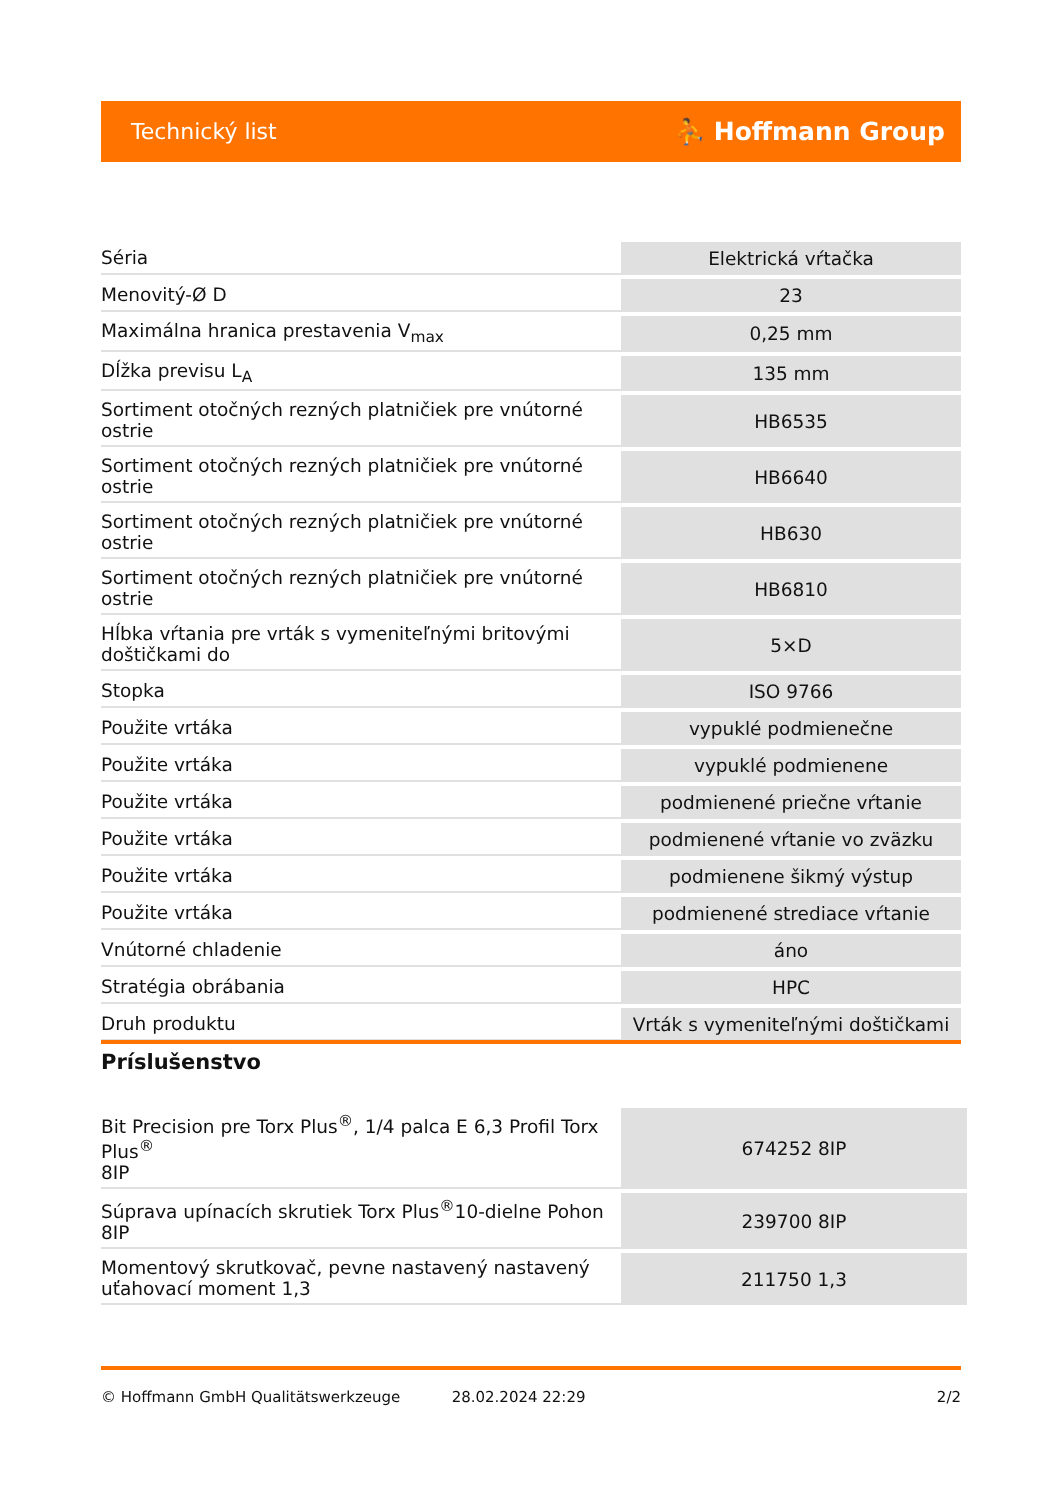Technický list ⛹ Hoffmann Group
| Séria | Elektrická vŕtačka |
| Menovitý-Ø D | 23 |
| Maximálna hranica prestavenia V<sub>max</sub> | 0,25 mm |
| Dĺžka previsu L<sub>A</sub> | 135 mm |
| Sortiment otočných rezných platničiek pre vnútorné ostrie | HB6535 |
| Sortiment otočných rezných platničiek pre vnútorné ostrie | HB6640 |
| Sortiment otočných rezných platničiek pre vnútorné ostrie | HB630 |
| Sortiment otočných rezných platničiek pre vnútorné ostrie | HB6810 |
| Hĺbka vŕtania pre vrták s vymeniteľnými britovými doštičkami do | 5×D |
| Stopka | ISO 9766 |
| Použite vrtáka | vypuklé podmienečne |
| Použite vrtáka | vypuklé podmienene |
| Použite vrtáka | podmienené priečne vŕtanie |
| Použite vrtáka | podmienené vŕtanie vo zväzku |
| Použite vrtáka | podmienene šikmý výstup |
| Použite vrtáka | podmienené strediace vŕtanie |
| Vnútorné chladenie | áno |
| Stratégia obrábania | HPC |
| Druh produktu | Vrták s vymeniteľnými doštičkami |
Príslušenstvo
| Bit Precision pre Torx Plus<sup>®</sup>, 1/4 palca E 6,3 Profil Torx Plus<sup>®</sup> 8IP | 674252 8IP |
| Súprava upínacích skrutiek Torx Plus<sup>®</sup>10-dielne Pohon 8IP | 239700 8IP |
| Momentový skrutkovač, pevne nastavený nastavený uťahovací moment 1,3 | 211750 1,3 |
© Hoffmann GmbH Qualitätswerkzeuge 28.02.2024 22:29 2/2